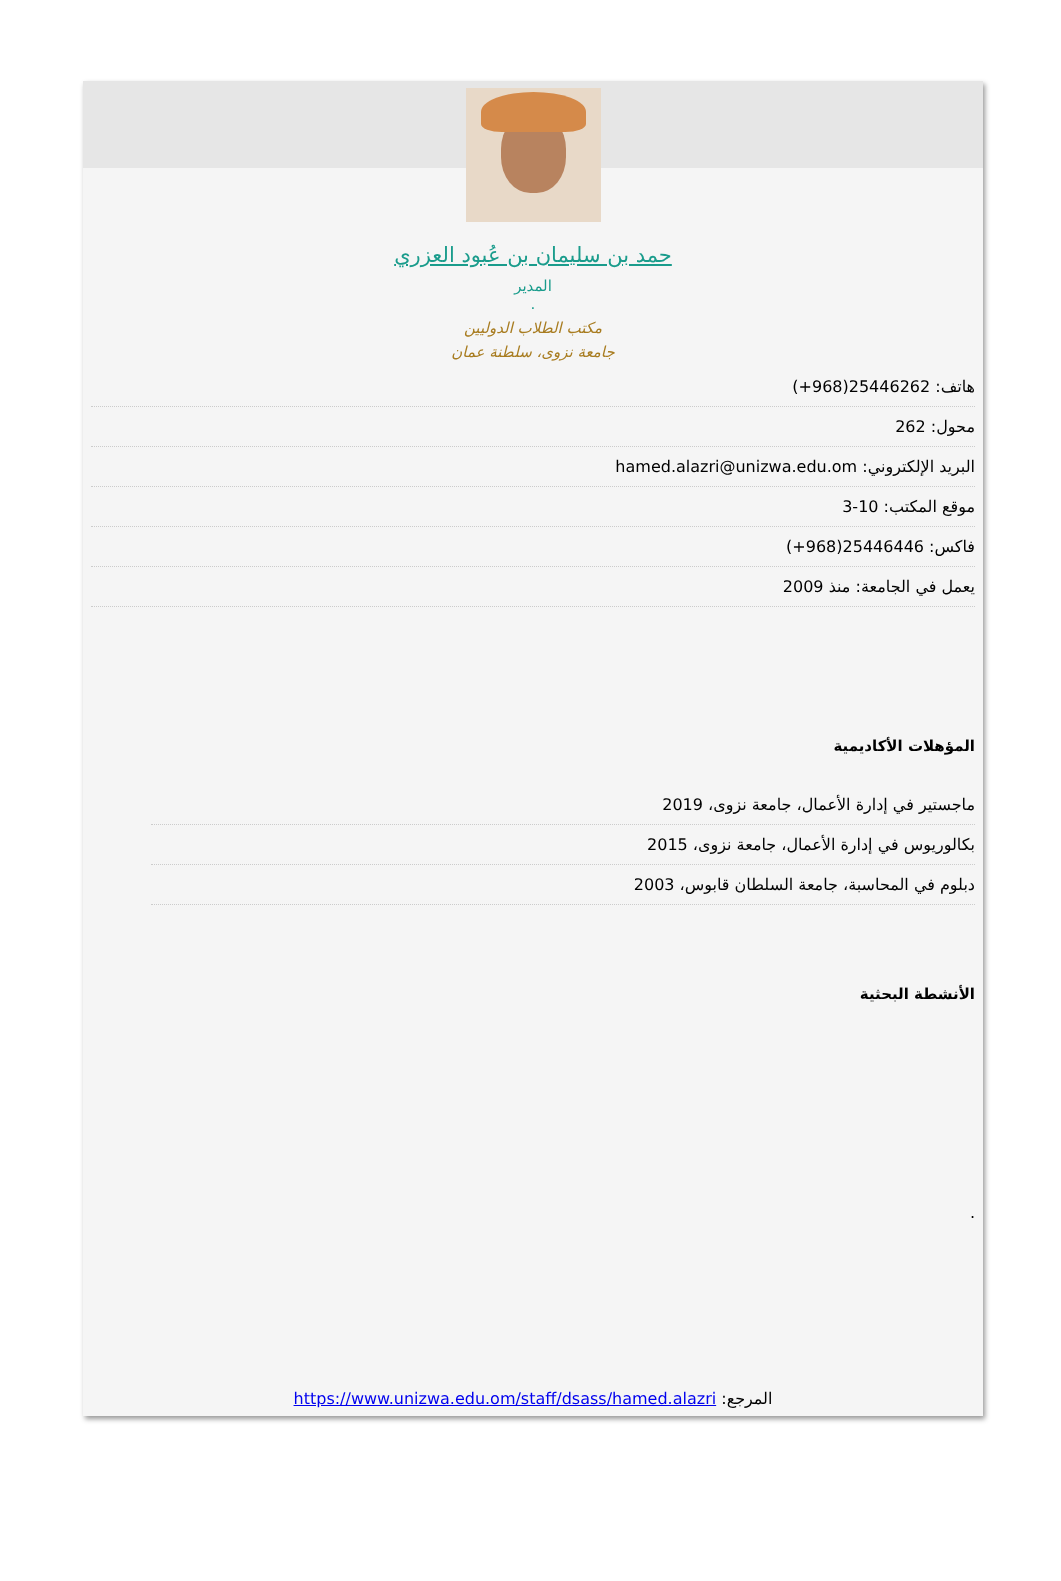حمد بن سليمان بن عُبود العزري
المدير
.
مكتب الطلاب الدوليين
جامعة نزوى، سلطنة عمان
هاتف: 25446262(968+)
محول: 262
البريد الإلكتروني: hamed.alazri@unizwa.edu.om
موقع المكتب: 10-3
فاكس: 25446446(968+)
يعمل في الجامعة: منذ 2009
المؤهلات الأكاديمية
ماجستير في إدارة الأعمال، جامعة نزوى، 2019
بكالوريوس في إدارة الأعمال، جامعة نزوى، 2015
دبلوم في المحاسبة، جامعة السلطان قابوس، 2003
الأنشطة البحثية
.
المرجع: https://www.unizwa.edu.om/staff/dsass/hamed.alazri